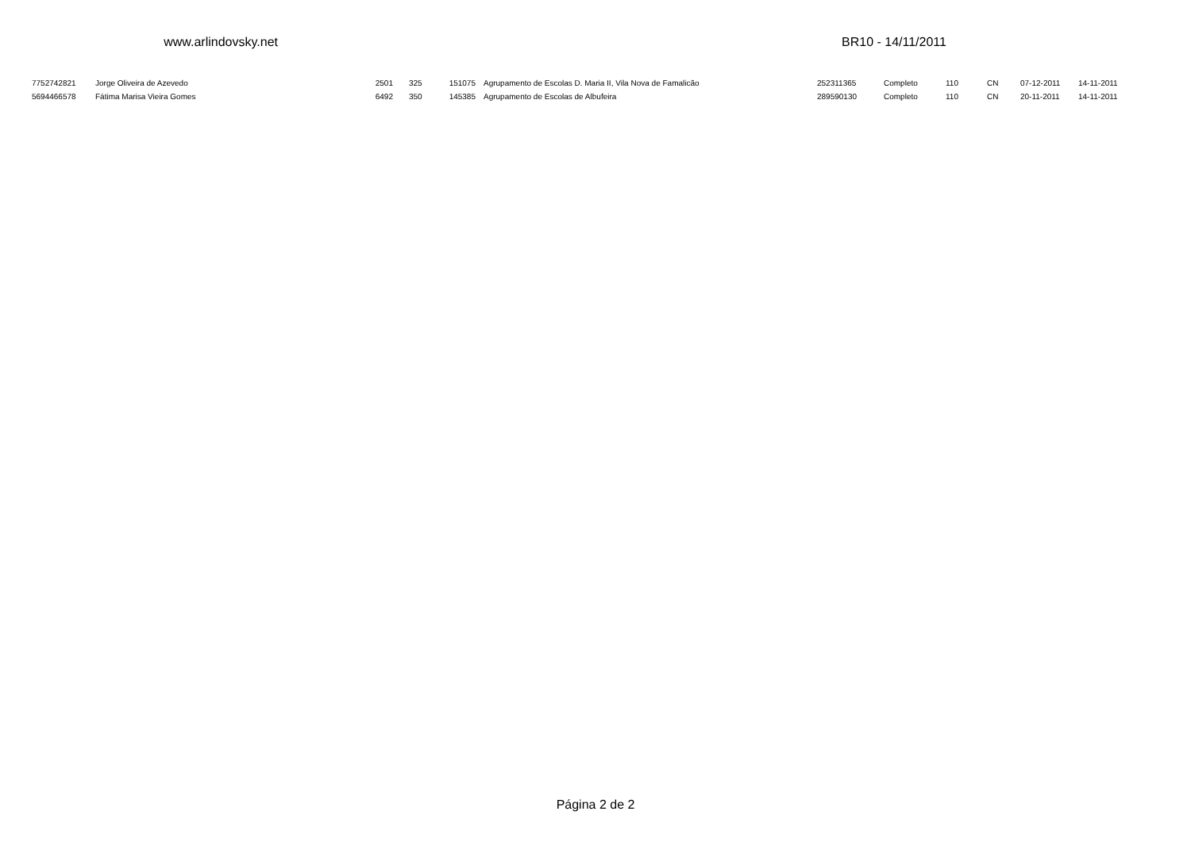www.arlindovsky.net BR10 - 14/11/2011
| 7752742821 | Jorge Oliveira de Azevedo | 2501 | 325 | 151075 | Agrupamento de Escolas D. Maria II, Vila Nova de Famalicão | 252311365 | Completo | 110 | CN | 07-12-2011 | 14-11-2011 |
| 5694466578 | Fátima Marisa Vieira Gomes | 6492 | 350 | 145385 | Agrupamento de Escolas de Albufeira | 289590130 | Completo | 110 | CN | 20-11-2011 | 14-11-2011 |
Página 2 de 2